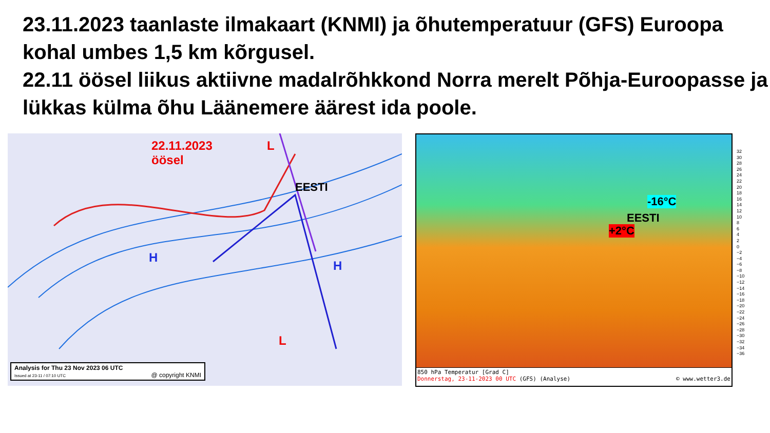23.11.2023 taanlaste ilmakaart (KNMI) ja õhutemperatuur (GFS) Euroopa kohal umbes 1,5 km kõrgusel.
22.11 öösel liikus aktiivne madalrõhkkond Norra merelt Põhja-Euroopasse ja lükkas külma õhu Läänemere äärest ida poole.
22.11.2023
öösel
L
EESTI
H
H
L
Analysis for Thu 23 Nov 2023 06 UTC
Issued at 23-11 / 07:10 UTC @ copyright KNMI
-16°C
EESTI
+2°C
850 hPa Temperatur [Grad C]
Donnerstag, 23-11-2023 00 UTC (GFS) (Analyse) © www.wetter3.de
32
30
28
26
24
22
20
18
16
14
12
10
8
6
4
2
0
−2
−4
−6
−8
−10
−12
−14
−16
−18
−20
−22
−24
−26
−28
−30
−32
−34
−36